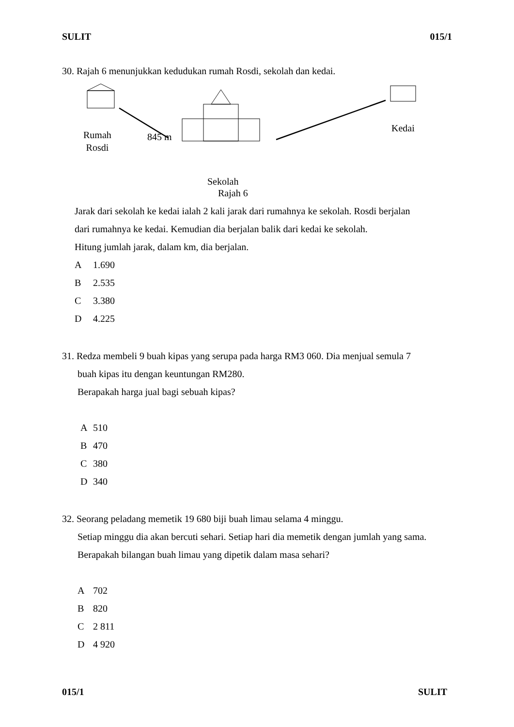SULIT 015/1
30. Rajah 6 menunjukkan kedudukan rumah Rosdi, sekolah dan kedai.
Rumah
Rosdi
845 m
Kedai
Sekolah
Rajah 6
Jarak dari sekolah ke kedai ialah 2 kali jarak dari rumahnya ke sekolah. Rosdi berjalan
dari rumahnya ke kedai. Kemudian dia berjalan balik dari kedai ke sekolah.
Hitung jumlah jarak, dalam km, dia berjalan.
A 1.690
B 2.535
C 3.380
D 4.225
31. Redza membeli 9 buah kipas yang serupa pada harga RM3 060. Dia menjual semula 7
buah kipas itu dengan keuntungan RM280.
Berapakah harga jual bagi sebuah kipas?
A 510
B 470
C 380
D 340
32. Seorang peladang memetik 19 680 biji buah limau selama 4 minggu.
Setiap minggu dia akan bercuti sehari. Setiap hari dia memetik dengan jumlah yang sama.
Berapakah bilangan buah limau yang dipetik dalam masa sehari?
A 702
B 820
C 2 811
D 4 920
015/1 SULIT